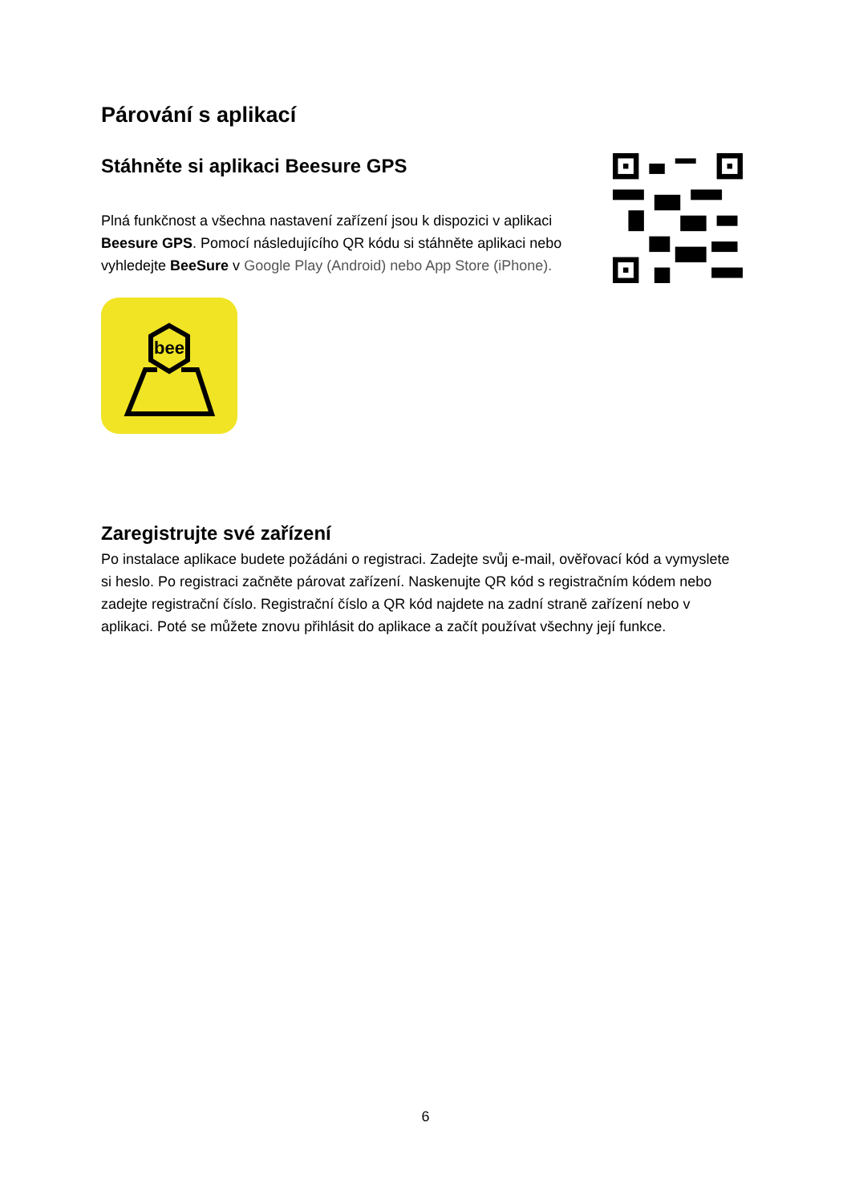Párování s aplikací
Stáhněte si aplikaci Beesure GPS
Plná funkčnost a všechna nastavení zařízení jsou k dispozici v aplikaci Beesure GPS. Pomocí následujícího QR kódu si stáhněte aplikaci nebo vyhledejte BeeSure v Google Play (Android) nebo App Store (iPhone).
bee
Zaregistrujte své zařízení
Po instalace aplikace budete požádáni o registraci. Zadejte svůj e-mail, ověřovací kód a vymyslete si heslo. Po registraci začněte párovat zařízení. Naskenujte QR kód s registračním kódem nebo zadejte registrační číslo. Registrační číslo a QR kód najdete na zadní straně zařízení nebo v aplikaci. Poté se můžete znovu přihlásit do aplikace a začít používat všechny její funkce.
6